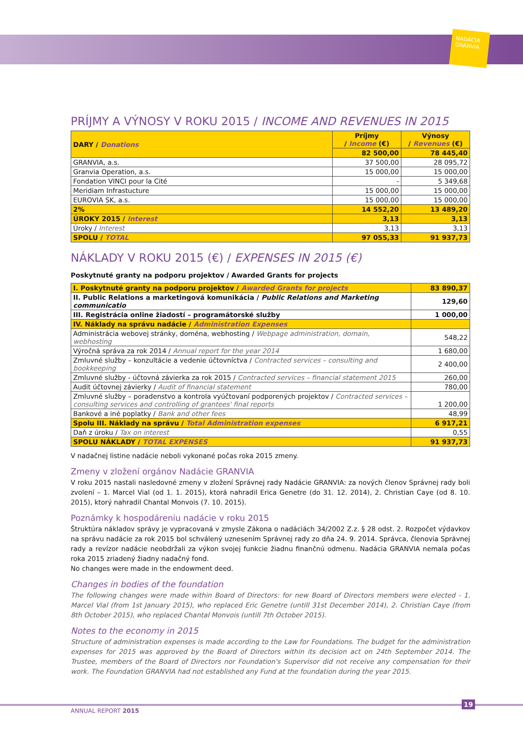NADÁCIA GRANVIA
PRÍJMY A VÝNOSY V ROKU 2015 / INCOME AND REVENUES IN 2015
| DARY / Donations | Príjmy / Income (€) | Výnosy / Revenues (€) |
| --- | --- | --- |
| | 82 500,00 | 78 445,40 |
| GRANVIA, a.s. | 37 500,00 | 28 095,72 |
| Granvia Operation, a.s. | 15 000,00 | 15 000,00 |
| Fondation VINCI pour la Cité | - | 5 349,68 |
| Meridiam Infrastucture | 15 000,00 | 15 000,00 |
| EUROVIA SK, a.s. | 15 000,00 | 15 000,00 |
| 2% | 14 552,20 | 13 489,20 |
| ÚROKY 2015 / Interest | 3,13 | 3,13 |
| Úroky / Interest | 3,13 | 3,13 |
| SPOLU / TOTAL | 97 055,33 | 91 937,73 |
NÁKLADY V ROKU 2015 (€) / EXPENSES IN 2015 (€)
Poskytnuté granty na podporu projektov / Awarded Grants for projects
| I. Poskytnuté granty na podporu projektov / Awarded Grants for projects | 83 890,37 |
| II. Public Relations a marketingová komunikácia / Public Relations and Marketing communicatio | 129,60 |
| III. Registrácia online žiadostí – programátorské služby | 1 000,00 |
| IV. Náklady na správu nadácie / Administration Expenses | |
| Administrácia webovej stránky, doména, webhosting / Webpage administration, domain, webhosting | 548,22 |
| Výročná správa za rok 2014 / Annual report for the year 2014 | 1 680,00 |
| Zmluvné služby – konzultácie a vedenie účtovníctva / Contracted services – consulting and bookkeeping | 2 400,00 |
| Zmluvné služby - účtovná závierka za rok 2015 / Contracted services – financial statement 2015 | 260,00 |
| Audit účtovnej závierky / Audit of financial statement | 780,00 |
| Zmluvné služby – poradenstvo a kontrola vyúčtovaní podporených projektov / Contracted services – consulting services and controlling of grantees' final reports | 1 200,00 |
| Bankové a iné poplatky / Bank and other fees | 48,99 |
| Spolu III. Náklady na správu / Total Administration expenses | 6 917,21 |
| Daň z úroku / Tax on interest | 0,55 |
| SPOLU NÁKLADY / TOTAL EXPENSES | 91 937,73 |
V nadačnej listine nadácie neboli vykonané počas roka 2015 zmeny.
Zmeny v zložení orgánov Nadácie GRANVIA
V roku 2015 nastali nasledovné zmeny v zložení Správnej rady Nadácie GRANVIA: za nových členov Správnej rady boli zvolení – 1. Marcel Vial (od 1. 1. 2015), ktorá nahradil Erica Genetre (do 31. 12. 2014), 2. Christian Caye (od 8. 10. 2015), ktorý nahradil Chantal Monvois (7. 10. 2015).
Poznámky k hospodáreniu nadácie v roku 2015
Štruktúra nákladov správy je vypracovaná v zmysle Zákona o nadáciách 34/2002 Z.z. § 28 odst. 2. Rozpočet výdavkov na správu nadácie za rok 2015 bol schválený uznesením Správnej rady zo dňa 24. 9. 2014. Správca, členovia Správnej rady a revízor nadácie neobdržali za výkon svojej funkcie žiadnu finančnú odmenu. Nadácia GRANVIA nemala počas roka 2015 zriadený žiadny nadačný fond.
No changes were made in the endowment deed.
Changes in bodies of the foundation
The following changes were made within Board of Directors: for new Board of Directors members were elected - 1. Marcel Vial (from 1st January 2015), who replaced Eric Genetre (untill 31st December 2014), 2. Christian Caye (from 8th October 2015), who replaced Chantal Monvois (untill 7th October 2015).
Notes to the economy in 2015
Structure of administration expenses is made according to the Law for Foundations. The budget for the administration expenses for 2015 was approved by the Board of Directors within its decision act on 24th September 2014. The Trustee, members of the Board of Directors nor Foundation's Supervisor did not receive any compensation for their work. The Foundation GRANVIA had not established any Fund at the foundation during the year 2015.
19
ANNUAL REPORT 2015